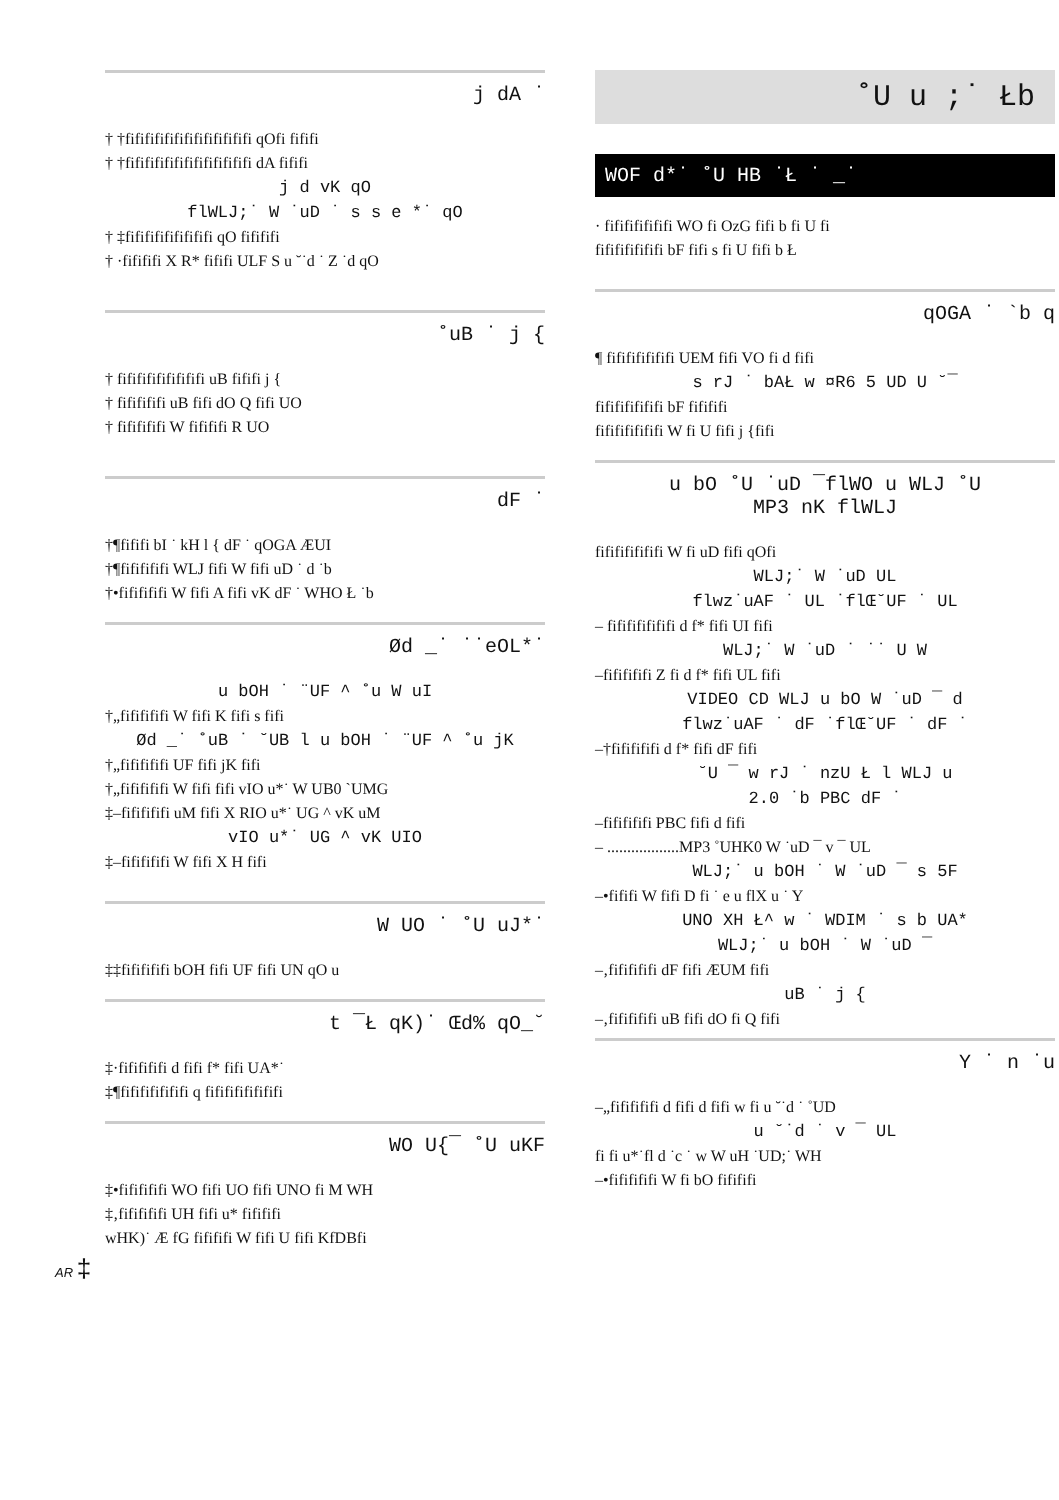j dA ˙
† †fififififififififififififi qOfi fififi
† †fififififififififififififi dA fififi
j d vK qO
flWLJ;˙ W ˙uD ˙ s s e *˙ qO
† ‡fififififififififi qO fifififi
† ·fifififi X R* fififi ULF S u ˘˙d ˙ Z ˙d qO
˚uB ˙ j {
† fififififififififi uB fififi j {
† fififififi uB fifi dO Q fifi UO
† fififififi W fifififi R UO
dF ˙
†¶fififi bI ˙ kH l { dF ˙ qOGA ÆUI
†¶fififififi WLJ fifi W fifi uD ˙ d ˙b
†•fififififi W fifi A fifi vK dF ˙ WHO Ł ˙b
Ød _˙ ˙˙eOL*˙
u bOH ˙ ¨UF ^ ˚u W uI
†„fififififi W fifi K fifi s fifi
Ød _˙ ˚uB ˙ ˘UB l u bOH ˙ ¨UF ^ ˚u jK
†„fififififi UF fifi jK fifi
†„fififififi W fifi fifi vIO u*˙ W UB0 `UMG
‡–fififififi uM fifi X RIO u*˙ UG ^ vK uM
vIO u*˙ UG ^ vK UIO
‡–fififififi W fifi X H fifi
W UO ˙ ˚U uJ*˙
‡‡fififififi bOH fifi UF fifi UN qO u
t ¯Ł qK)˙ Œd% qO_˘
‡·fififififi d fifi f* fifi UA*˙
‡¶fififififififi q fifififififififi
WO U{¯ ˚U uKF
‡•fififififi WO fifi UO fifi UNO fi M WH
‡‚fififififi UH fifi u* fifififi
wHK)˙ Æ fG fifififi W fifi U fifi KfDBfi
AR ‡
˚U u ;˙ Łb
WOF d*˙ ˚U HB ˙Ł ˙ _˙
· fififififififi WO fi OzG fifi b fi U fi
fififififififi bF fifi s fi U fifi b Ł
qOGA ˙ `b q
¶ fififififififi UEM fifi VO fi d fifi
s rJ ˙ bAŁ w ¤R6 5 UD U ˘¯
fififififififi bF fifififi
fififififififi W fi U fifi j {fifi
u bO ˚U ˙uD ¯flWO u WLJ ˚U
MP3 nK flWLJ
fififififififi W fi uD fifi qOfi
WLJ;˙ W ˙uD UL
flwz˙uAF ˙ UL ˙flŒ˘UF ˙ UL
– fififififififi d f* fifi UI fifi
WLJ;˙ W ˙uD ˙ ˙˙ U W
–fififififi Z fi d f* fifi UL fifi
VIDEO CD WLJ u bO W ˙uD ¯ d
flwz˙uAF ˙ dF ˙flŒ˘UF ˙ dF ˙
–†fififififi d f* fifi dF fifi
˘U ¯ w rJ ˙ nzU Ł l WLJ u
2.0 ˙b PBC dF ˙
–fififififi PBC fifi d fifi
– ..................MP3 ˚UHK0 W ˙uD ¯ v ¯ UL
WLJ;˙ u bOH ˙ W ˙uD ¯ s 5F
–•fififi W fifi D fi ˙ e u flX u ˙ Y
UNO XH Ł^ w ˙ WDIM ˙ s b UA*
WLJ;˙ u bOH ˙ W ˙uD ¯
–‚fififififi dF fifi ÆUM fifi
uB ˙ j {
–‚fififififi uB fifi dO fi Q fifi
Y ˙ n ˙u
–„fififififi d fifi d fifi w fi u ˘˙d ˙ ˚UD
u ˘˙d ˙ v ¯ UL
fi fi u*˙fl d ˙c ˙ w W uH ˙UD;˙ WH
–•fififififi W fi bO fifififi